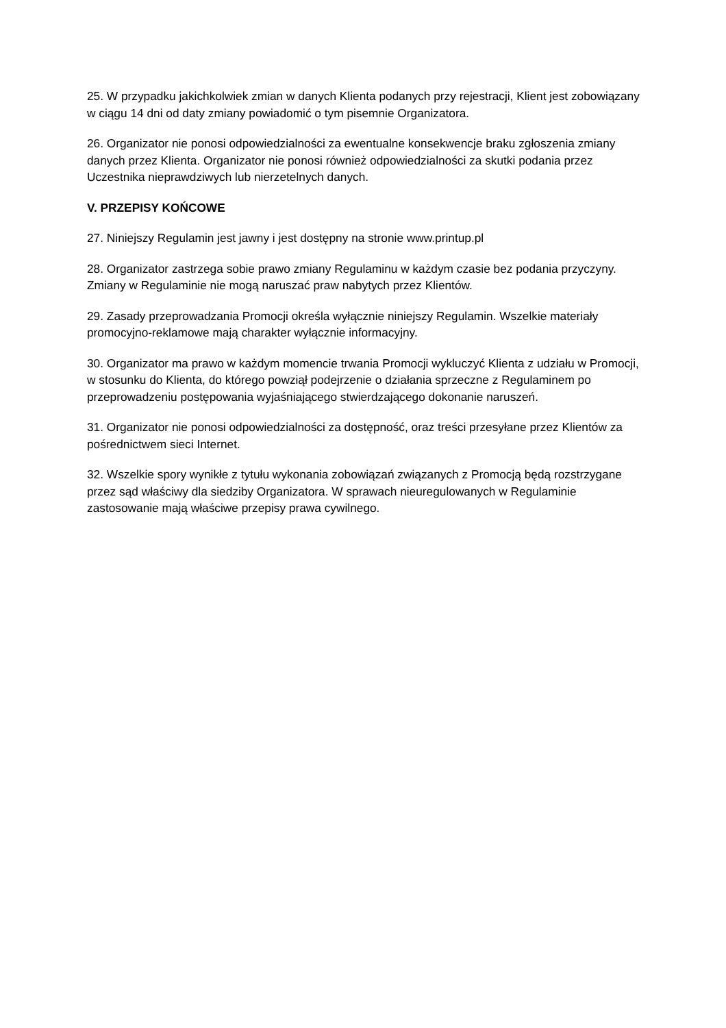25. W przypadku jakichkolwiek zmian w danych Klienta podanych przy rejestracji, Klient jest zobowiązany w ciągu 14 dni od daty zmiany powiadomić o tym pisemnie Organizatora.
26. Organizator nie ponosi odpowiedzialności za ewentualne konsekwencje braku zgłoszenia zmiany danych przez Klienta. Organizator nie ponosi również odpowiedzialności za skutki podania przez Uczestnika nieprawdziwych lub nierzetelnych danych.
V. PRZEPISY KOŃCOWE
27. Niniejszy Regulamin jest jawny i jest dostępny na stronie www.printup.pl
28. Organizator zastrzega sobie prawo zmiany Regulaminu w każdym czasie bez podania przyczyny. Zmiany w Regulaminie nie mogą naruszać praw nabytych przez Klientów.
29. Zasady przeprowadzania Promocji określa wyłącznie niniejszy Regulamin. Wszelkie materiały promocyjno-reklamowe mają charakter wyłącznie informacyjny.
30. Organizator ma prawo w każdym momencie trwania Promocji wykluczyć Klienta z udziału w Promocji, w stosunku do Klienta, do którego powziął podejrzenie o działania sprzeczne z Regulaminem po przeprowadzeniu postępowania wyjaśniającego stwierdzającego dokonanie naruszeń.
31. Organizator nie ponosi odpowiedzialności za dostępność, oraz treści przesyłane przez Klientów za pośrednictwem sieci Internet.
32. Wszelkie spory wynikłe z tytułu wykonania zobowiązań związanych z Promocją będą rozstrzygane przez sąd właściwy dla siedziby Organizatora. W sprawach nieuregulowanych w Regulaminie zastosowanie mają właściwe przepisy prawa cywilnego.